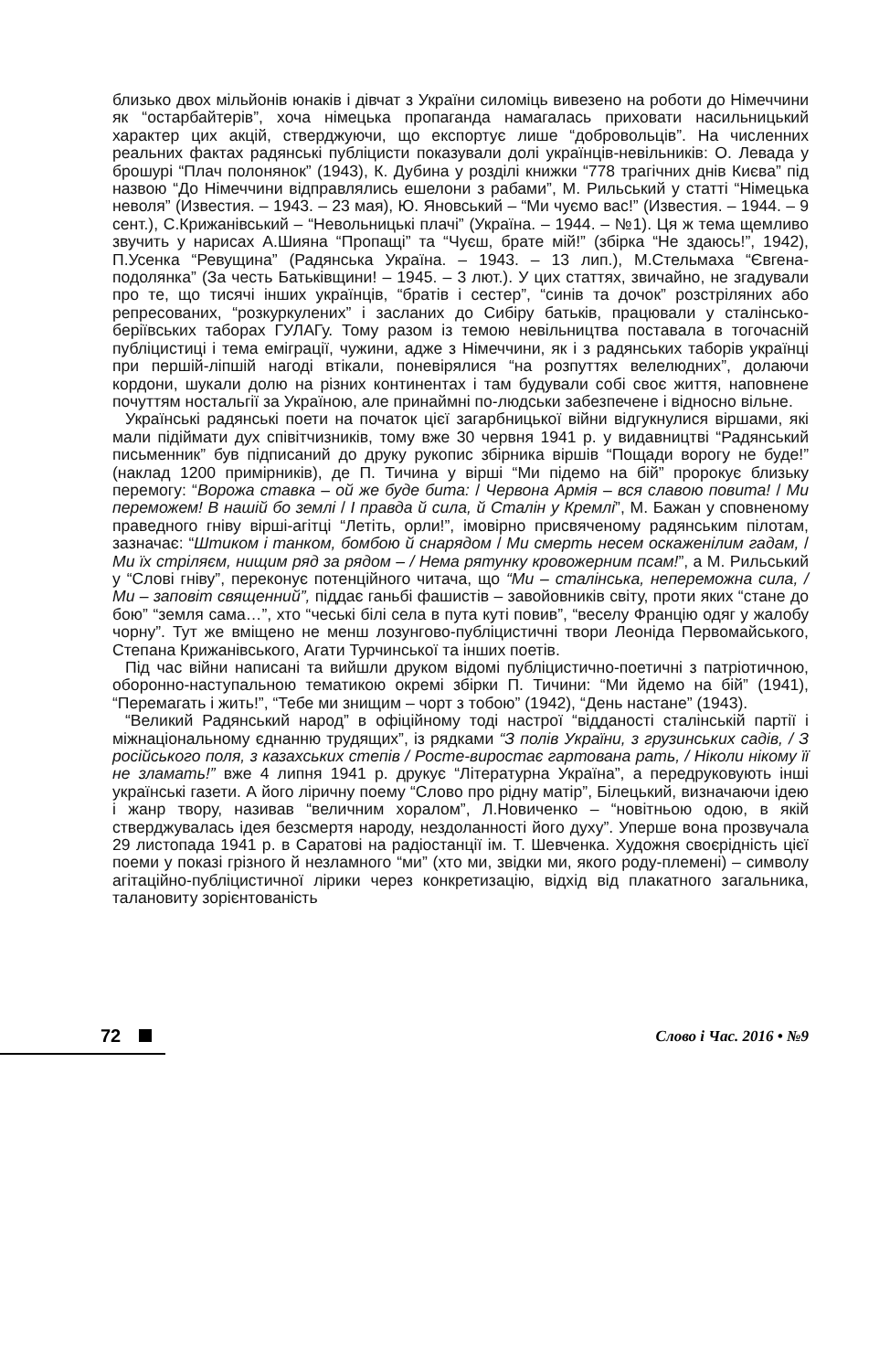близько двох мільйонів юнаків і дівчат з України силоміць вивезено на роботи до Німеччини як “остарбайтерів”, хоча німецька пропаганда намагалась приховати насильницький характер цих акцій, стверджуючи, що експортує лише “добровольців”. На численних реальних фактах радянські публіцисти показували долі українців-невільників: О. Левада у брошурі “Плач полонянок” (1943), К. Дубина у розділі книжки “778 трагічних днів Києва” під назвою “До Німеччини відправлялись ешелони з рабами”, М. Рильський у статті “Німецька неволя” (Известия. – 1943. – 23 мая), Ю. Яновський – “Ми чуємо вас!” (Известия. – 1944. – 9 сент.), С.Крижанівський – “Невольницькі плачі” (Україна. – 1944. – №1). Ця ж тема щемливо звучить у нарисах А.Шияна “Пропащі” та “Чуєш, брате мій!” (збірка “Не здаюсь!”, 1942), П.Усенка “Ревущина” (Радянська Україна. – 1943. – 13 лип.), М.Стельмаха “Євгена-подолянка” (За честь Батьківщини! – 1945. – 3 лют.). У цих статтях, звичайно, не згадували про те, що тисячі інших українців, “братів і сестер”, “синів та дочок” розстріляних або репресованих, “розкуркулених” і засланих до Сибіру батьків, працювали у сталінсько-беріївських таборах ГУЛАГу. Тому разом із темою невільництва поставала в тогочасній публіцистиці і тема еміграції, чужини, адже з Німеччини, як і з радянських таборів українці при першій-ліпшій нагоді втікали, поневірялися “на розпуттях велелюдних”, долаючи кордони, шукали долю на різних континентах і там будували собі своє життя, наповнене почуттям ностальгії за Україною, але принаймні по-людськи забезпечене і відносно вільне.
Українські радянські поети на початок цієї загарбницької війни відгукнулися віршами, які мали підіймати дух співітчизників, тому вже 30 червня 1941 р. у видавництві “Радянський письменник” був підписаний до друку рукопис збірника віршів “Пощади ворогу не буде!” (наклад 1200 примірників), де П. Тичина у вірші “Ми підемо на бій” пророкує близьку перемогу: “Ворожа ставка – ой же буде бита: / Червона Армія – вся славою повита! / Ми переможем! В нашій бо землі / І правда й сила, й Сталін у Кремлі”, М. Бажан у сповненому праведного гніву вірші-агітці “Летіть, орли!”, імовірно присвяченому радянським пілотам, зазначає: “Штиком і танком, бомбою й снарядом / Ми смерть несем оскаженілим гадам, / Ми їх стріляєм, нищим ряд за рядом – / Нема рятунку кровожерним псам!”, а М. Рильський у “Слові гніву”, переконує потенційного читача, що “Ми – сталінська, непереможна сила, / Ми – заповіт священний”, піддає ганьбі фашистів – завойовників світу, проти яких “стане до бою” “земля сама…”, хто “чеські білі села в пута куті повив”, “веселу Францію одяг у жалобу чорну”. Тут же вміщено не менш лозунгово-публіцистичні твори Леоніда Первомайського, Степана Крижанівського, Агати Турчинської та інших поетів.
Під час війни написані та вийшли друком відомі публіцистично-поетичні з патріотичною, оборонно-наступальною тематикою окремі збірки П. Тичини: “Ми йдемо на бій” (1941), “Перемагать і жить!”, “Тебе ми знищим – чорт з тобою” (1942), “День настане” (1943).
“Великий Радянський народ” в офіційному тоді настрої “відданості сталінській партії і міжнаціональному єднанню трудящих”, із рядками “З полів України, з грузинських садів, / З російського поля, з казахських степів / Росте-виростає гартована рать, / Ніколи нікому її не зламать!” вже 4 липня 1941 р. друкує “Літературна Україна”, а передруковують інші українські газети. А його ліричну поему “Слово про рідну матір”, Білецький, визначаючи ідею і жанр твору, називав “величним хоралом”, Л.Новиченко – “новітньою одою, в якій стверджувалась ідея безсмертя народу, нездоланності його духу”. Уперше вона прозвучала 29 листопада 1941 р. в Саратові на радіостанції ім. Т. Шевченка. Художня своєрідність цієї поеми у показі грізного й незламного “ми” (хто ми, звідки ми, якого роду-племені) – символу агітаційно-публіцистичної лірики через конкретизацію, відхід від плакатного загальника, талановиту зорієнтованість
72 Слово і Час. 2016 • №9